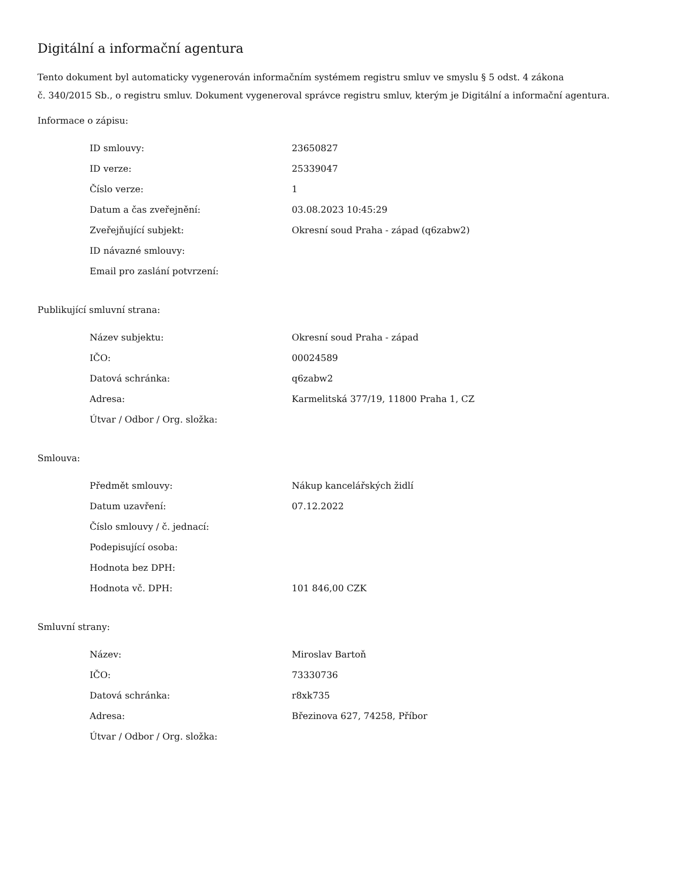Digitální a informační agentura
Tento dokument byl automaticky vygenerován informačním systémem registru smluv ve smyslu § 5 odst. 4 zákona
č. 340/2015 Sb., o registru smluv. Dokument vygeneroval správce registru smluv, kterým je Digitální a informační agentura.
Informace o zápisu:
| ID smlouvy: | 23650827 |
| ID verze: | 25339047 |
| Číslo verze: | 1 |
| Datum a čas zveřejnění: | 03.08.2023 10:45:29 |
| Zveřejňující subjekt: | Okresní soud Praha - západ (q6zabw2) |
| ID návazné smlouvy: | |
| Email pro zaslání potvrzení: | |
Publikující smluvní strana:
| Název subjektu: | Okresní soud Praha - západ |
| IČO: | 00024589 |
| Datová schránka: | q6zabw2 |
| Adresa: | Karmelitská 377/19, 11800 Praha 1, CZ |
| Útvar / Odbor / Org. složka: | |
Smlouva:
| Předmět smlouvy: | Nákup kancelářských židlí |
| Datum uzavření: | 07.12.2022 |
| Číslo smlouvy / č. jednací: | |
| Podepisující osoba: | |
| Hodnota bez DPH: | |
| Hodnota vč. DPH: | 101 846,00 CZK |
Smluvní strany:
| Název: | Miroslav Bartoň |
| IČO: | 73330736 |
| Datová schránka: | r8xk735 |
| Adresa: | Březinova 627, 74258, Příbor |
| Útvar / Odbor / Org. složka: | |